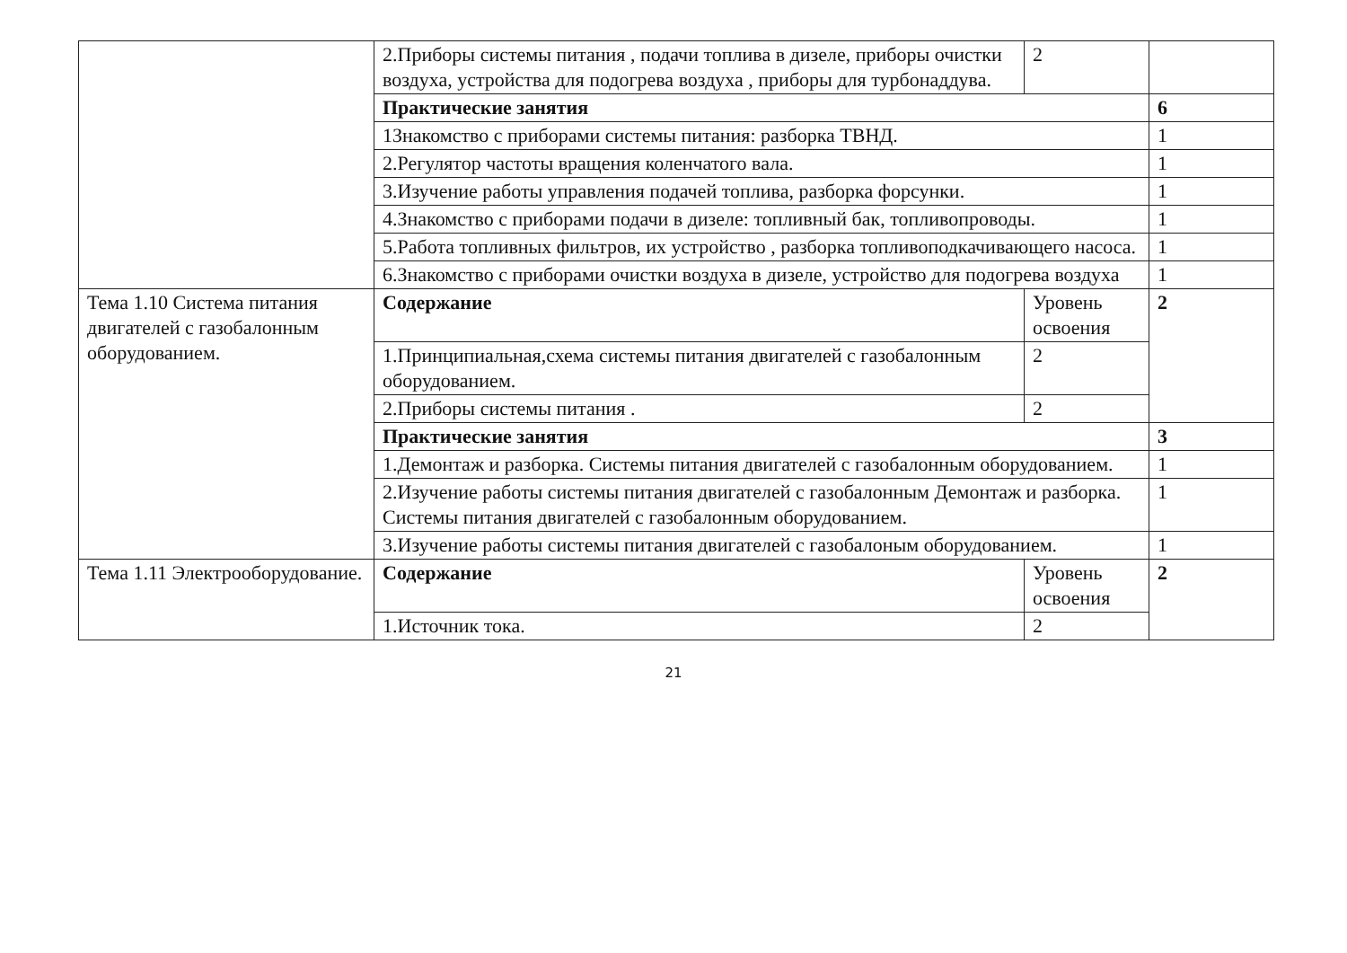| | 2.Приборы системы питания , подачи топлива в дизеле, приборы очистки воздуха, устройства для подогрева воздуха , приборы для турбонаддува. | 2 | |
| | Практические занятия | | 6 |
| | 1Знакомство с приборами системы питания: разборка ТВНД. | | 1 |
| | 2.Регулятор частоты вращения коленчатого вала. | | 1 |
| | 3.Изучение работы управления подачей топлива, разборка форсунки. | | 1 |
| | 4.Знакомство с приборами подачи в дизеле: топливный бак, топливопроводы. | | 1 |
| | 5.Работа топливных фильтров, их устройство , разборка топливоподкачивающего насоса. | | 1 |
| | 6.Знакомство с приборами очистки воздуха в дизеле, устройство для подогрева воздуха | | 1 |
| Тема 1.10 Система питания двигателей с газобалонным оборудованием. | Содержание | Уровень освоения | 2 |
| | 1.Принципиальная,схема системы питания двигателей с газобалонным оборудованием. | 2 | |
| | 2.Приборы системы питания . | 2 | |
| | Практические занятия | | 3 |
| | 1.Демонтаж и разборка. Системы питания двигателей с газобалонным оборудованием. | | 1 |
| | 2.Изучение работы системы питания двигателей с газобалонным Демонтаж и разборка. Системы питания двигателей с газобалонным оборудованием. | | 1 |
| | 3.Изучение работы системы питания двигателей с газобалоным оборудованием. | | 1 |
| Тема 1.11 Электрооборудование. | Содержание | Уровень освоения | 2 |
| | 1.Источник тока. | 2 | |
21